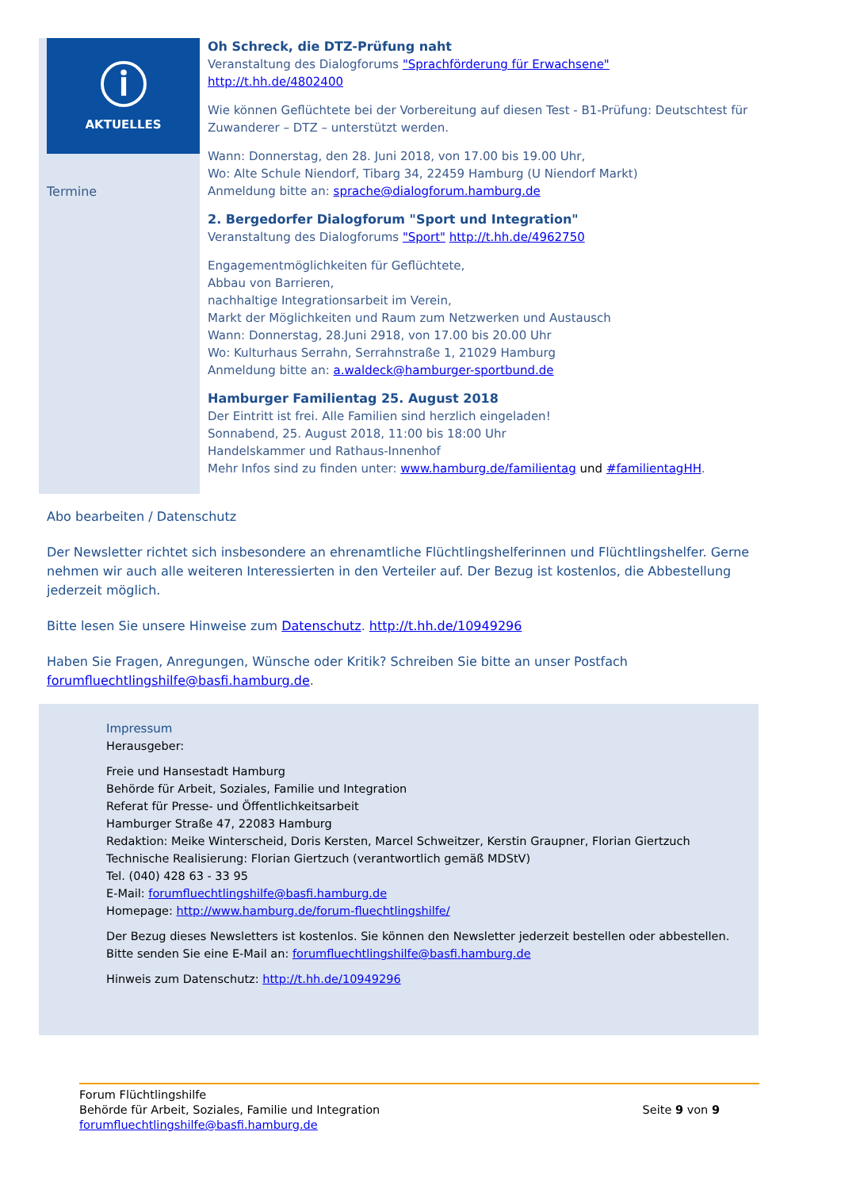ⓘ
AKTUELLES
Termine
Oh Schreck, die DTZ-Prüfung naht
Veranstaltung des Dialogforums "Sprachförderung für Erwachsene"
http://t.hh.de/4802400
Wie können Geflüchtete bei der Vorbereitung auf diesen Test - B1-Prüfung: Deutschtest für Zuwanderer – DTZ – unterstützt werden.
Wann: Donnerstag, den 28. Juni 2018, von 17.00 bis 19.00 Uhr,
Wo: Alte Schule Niendorf, Tibarg 34, 22459 Hamburg (U Niendorf Markt)
Anmeldung bitte an: sprache@dialogforum.hamburg.de
2. Bergedorfer Dialogforum "Sport und Integration"
Veranstaltung des Dialogforums "Sport" http://t.hh.de/4962750
Engagementmöglichkeiten für Geflüchtete,
Abbau von Barrieren,
nachhaltige Integrationsarbeit im Verein,
Markt der Möglichkeiten und Raum zum Netzwerken und Austausch
Wann: Donnerstag, 28.Juni 2918, von 17.00 bis 20.00 Uhr
Wo: Kulturhaus Serrahn, Serrahnstraße 1, 21029 Hamburg
Anmeldung bitte an: a.waldeck@hamburger-sportbund.de
Hamburger Familientag 25. August 2018
Der Eintritt ist frei. Alle Familien sind herzlich eingeladen!
Sonnabend, 25. August 2018, 11:00 bis 18:00 Uhr
Handelskammer und Rathaus-Innenhof
Mehr Infos sind zu finden unter: www.hamburg.de/familientag und #familientagHH.
Abo bearbeiten / Datenschutz
Der Newsletter richtet sich insbesondere an ehrenamtliche Flüchtlingshelferinnen und Flüchtlingshelfer. Gerne nehmen wir auch alle weiteren Interessierten in den Verteiler auf. Der Bezug ist kostenlos, die Abbestellung jederzeit möglich.
Bitte lesen Sie unsere Hinweise zum Datenschutz. http://t.hh.de/10949296
Haben Sie Fragen, Anregungen, Wünsche oder Kritik? Schreiben Sie bitte an unser Postfach forumfluechtlingshilfe@basfi.hamburg.de.
Impressum
Herausgeber:
Freie und Hansestadt Hamburg
Behörde für Arbeit, Soziales, Familie und Integration
Referat für Presse- und Öffentlichkeitsarbeit
Hamburger Straße 47, 22083 Hamburg
Redaktion: Meike Winterscheid, Doris Kersten, Marcel Schweitzer, Kerstin Graupner, Florian Giertzuch
Technische Realisierung: Florian Giertzuch (verantwortlich gemäß MDStV)
Tel. (040) 428 63 - 33 95
E-Mail: forumfluechtlingshilfe@basfi.hamburg.de
Homepage: http://www.hamburg.de/forum-fluechtlingshilfe/
Der Bezug dieses Newsletters ist kostenlos. Sie können den Newsletter jederzeit bestellen oder abbestellen. Bitte senden Sie eine E-Mail an: forumfluechtlingshilfe@basfi.hamburg.de
Hinweis zum Datenschutz: http://t.hh.de/10949296
Forum Flüchtlingshilfe
Behörde für Arbeit, Soziales, Familie und Integration
forumfluechtlingshilfe@basfi.hamburg.de
Seite 9 von 9